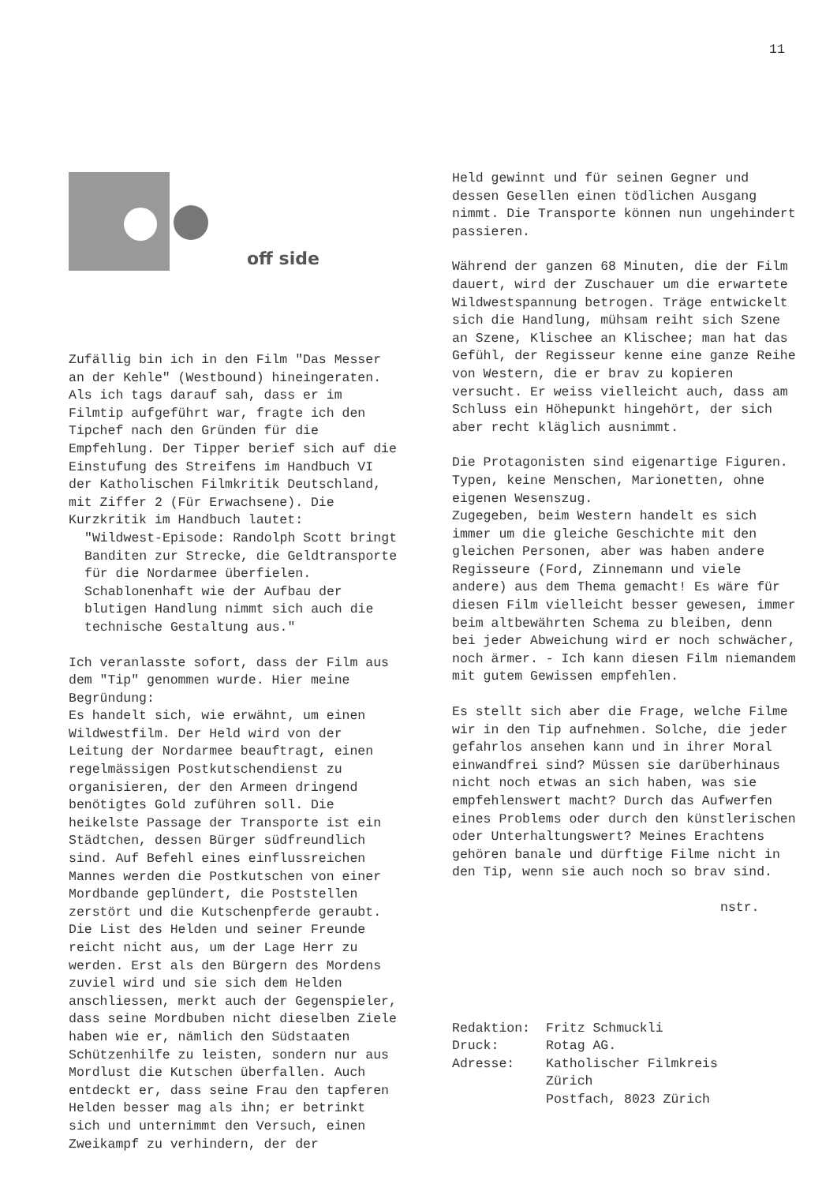11
off side
Zufällig bin ich in den Film "Das Messer an der Kehle" (Westbound) hineingeraten. Als ich tags darauf sah, dass er im Filmtip aufgeführt war, fragte ich den Tipchef nach den Gründen für die Empfehlung. Der Tipper berief sich auf die Einstufung des Streifens im Handbuch VI der Katholischen Filmkritik Deutschland, mit Ziffer 2 (Für Erwachsene). Die Kurzkritik im Handbuch lautet:
"Wildwest-Episode: Randolph Scott bringt Banditen zur Strecke, die Geldtransporte für die Nordarmee überfielen. Schablonenhaft wie der Aufbau der blutigen Handlung nimmt sich auch die technische Gestaltung aus."
Ich veranlasste sofort, dass der Film aus dem "Tip" genommen wurde. Hier meine Begründung:
Es handelt sich, wie erwähnt, um einen Wildwestfilm. Der Held wird von der Leitung der Nordarmee beauftragt, einen regelmässigen Postkutschendienst zu organisieren, der den Armeen dringend benötigtes Gold zuführen soll. Die heikelste Passage der Transporte ist ein Städtchen, dessen Bürger südfreundlich sind. Auf Befehl eines einflussreichen Mannes werden die Postkutschen von einer Mordbande geplündert, die Poststellen zerstört und die Kutschenpferde geraubt. Die List des Helden und seiner Freunde reicht nicht aus, um der Lage Herr zu werden. Erst als den Bürgern des Mordens zuviel wird und sie sich dem Helden anschliessen, merkt auch der Gegenspieler, dass seine Mordbuben nicht dieselben Ziele haben wie er, nämlich den Südstaaten Schützenhilfe zu leisten, sondern nur aus Mordlust die Kutschen überfallen. Auch entdeckt er, dass seine Frau den tapferen Helden besser mag als ihn; er betrinkt sich und unternimmt den Versuch, einen Zweikampf zu verhindern, der der
Held gewinnt und für seinen Gegner und dessen Gesellen einen tödlichen Ausgang nimmt. Die Transporte können nun ungehindert passieren.
Während der ganzen 68 Minuten, die der Film dauert, wird der Zuschauer um die erwartete Wildwestspannung betrogen. Träge entwickelt sich die Handlung, mühsam reiht sich Szene an Szene, Klischee an Klischee; man hat das Gefühl, der Regisseur kenne eine ganze Reihe von Western, die er brav zu kopieren versucht. Er weiss vielleicht auch, dass am Schluss ein Höhepunkt hingehört, der sich aber recht kläglich ausnimmt.
Die Protagonisten sind eigenartige Figuren. Typen, keine Menschen, Marionetten, ohne eigenen Wesenszug.
Zugegeben, beim Western handelt es sich immer um die gleiche Geschichte mit den gleichen Personen, aber was haben andere Regisseure (Ford, Zinnemann und viele andere) aus dem Thema gemacht! Es wäre für diesen Film vielleicht besser gewesen, immer beim altbewährten Schema zu bleiben, denn bei jeder Abweichung wird er noch schwächer, noch ärmer. - Ich kann diesen Film niemandem mit gutem Gewissen empfehlen.
Es stellt sich aber die Frage, welche Filme wir in den Tip aufnehmen. Solche, die jeder gefahrlos ansehen kann und in ihrer Moral einwandfrei sind? Müssen sie darüberhinaus nicht noch etwas an sich haben, was sie empfehlenswert macht? Durch das Aufwerfen eines Problems oder durch den künstlerischen oder Unterhaltungswert? Meines Erachtens gehören banale und dürftige Filme nicht in den Tip, wenn sie auch noch so brav sind.
nstr.
| Redaktion: | Fritz Schmuckli |
| Druck: | Rotag AG. |
| Adresse: | Katholischer Filmkreis Zürich Postfach, 8023 Zürich |